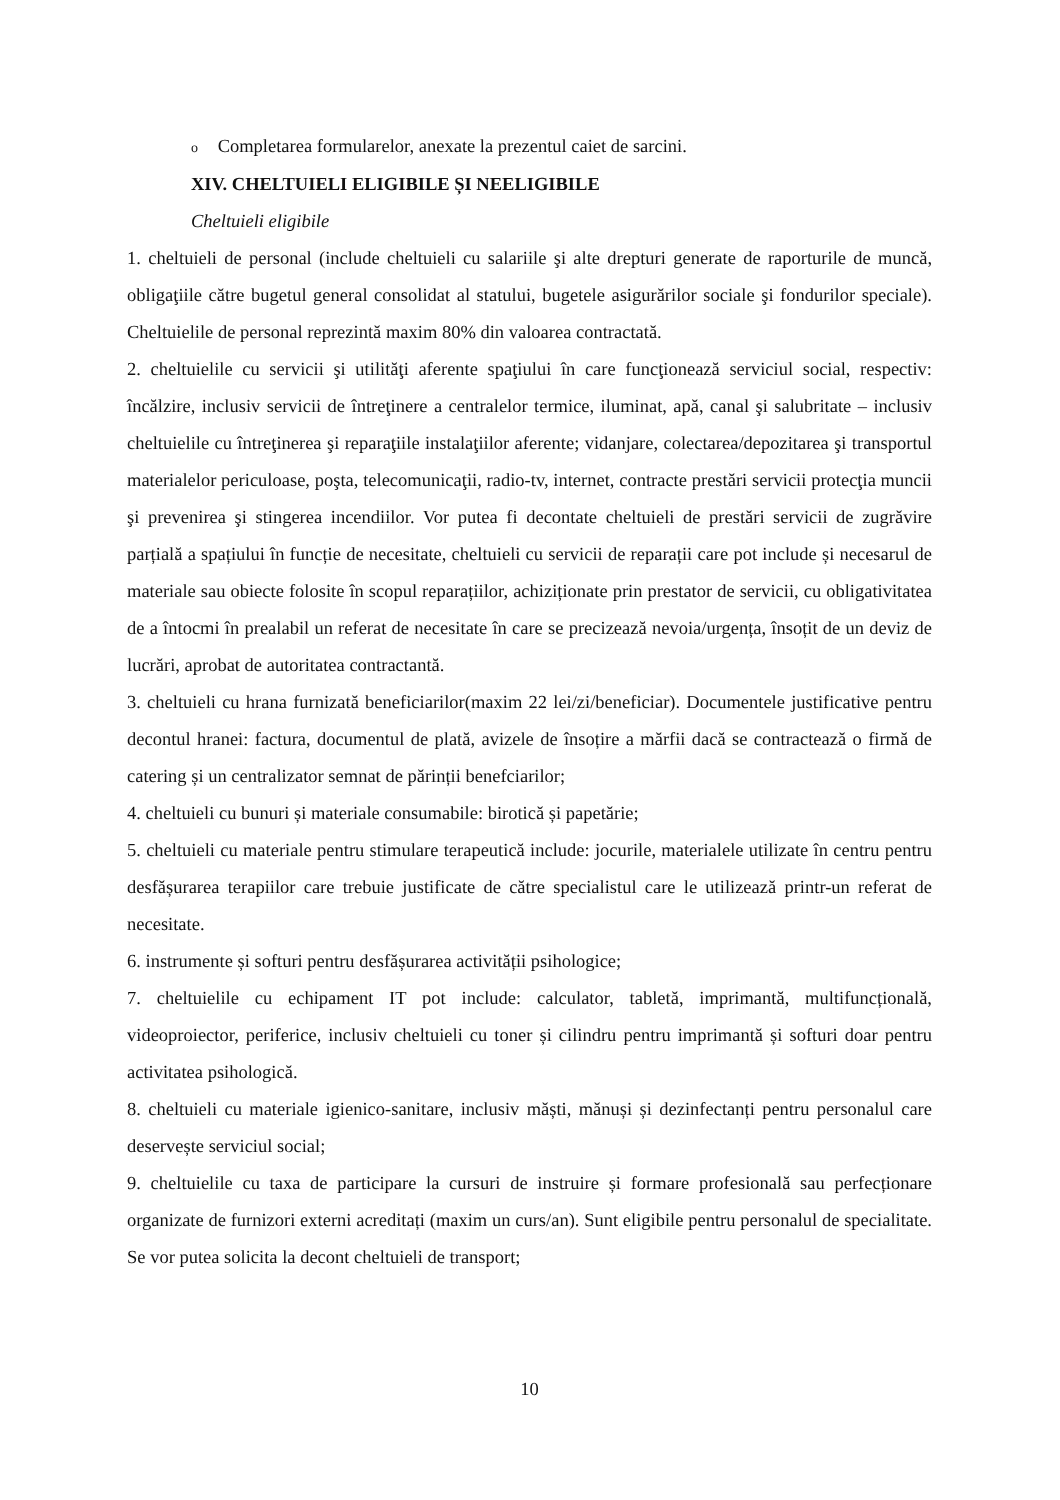o Completarea formularelor, anexate la prezentul caiet de sarcini.
XIV. CHELTUIELI ELIGIBILE ȘI NEELIGIBILE
Cheltuieli eligibile
1. cheltuieli de personal (include cheltuieli cu salariile şi alte drepturi generate de raporturile de muncă, obligaţiile către bugetul general consolidat al statului, bugetele asigurărilor sociale şi fondurilor speciale). Cheltuielile de personal reprezintă maxim 80% din valoarea contractată.
2. cheltuielile cu servicii şi utilităţi aferente spaţiului în care funcţionează serviciul social, respectiv: încălzire, inclusiv servicii de întreţinere a centralelor termice, iluminat, apă, canal şi salubritate – inclusiv cheltuielile cu întreţinerea şi reparaţiile instalaţiilor aferente; vidanjare, colectarea/depozitarea şi transportul materialelor periculoase, poşta, telecomunicaţii, radio-tv, internet, contracte prestări servicii protecţia muncii şi prevenirea şi stingerea incendiilor. Vor putea fi decontate cheltuieli de prestări servicii de zugrăvire parțială a spațiului în funcție de necesitate, cheltuieli cu servicii de reparații care pot include și necesarul de materiale sau obiecte folosite în scopul reparațiilor, achiziționate prin prestator de servicii, cu obligativitatea de a întocmi în prealabil un referat de necesitate în care se precizează nevoia/urgența, însoțit de un deviz de lucrări, aprobat de autoritatea contractantă.
3. cheltuieli cu hrana furnizată beneficiarilor(maxim 22 lei/zi/beneficiar). Documentele justificative pentru decontul hranei: factura, documentul de plată, avizele de însoțire a mărfii dacă se contractează o firmă de catering și un centralizator semnat de părinții benefciarilor;
4. cheltuieli cu bunuri și materiale consumabile: birotică și papetărie;
5. cheltuieli cu materiale pentru stimulare terapeutică include: jocurile, materialele utilizate în centru pentru desfășurarea terapiilor care trebuie justificate de către specialistul care le utilizează printr-un referat de necesitate.
6. instrumente și softuri pentru desfășurarea activității psihologice;
7. cheltuielile cu echipament IT pot include: calculator, tabletă, imprimantă, multifuncțională, videoproiector, periferice, inclusiv cheltuieli cu toner și cilindru pentru imprimantă și softuri doar pentru activitatea psihologică.
8. cheltuieli cu materiale igienico-sanitare, inclusiv măști, mănuși și dezinfectanți pentru personalul care deservește serviciul social;
9. cheltuielile cu taxa de participare la cursuri de instruire și formare profesională sau perfecționare organizate de furnizori externi acreditați (maxim un curs/an). Sunt eligibile pentru personalul de specialitate. Se vor putea solicita la decont cheltuieli de transport;
10